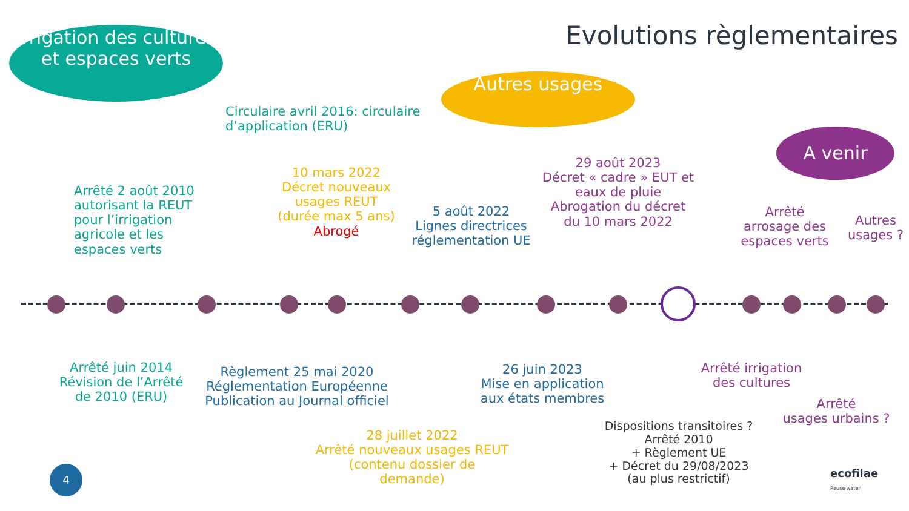Evolutions règlementaires
Irrigation des cultures et espaces verts
Autres usages
A venir
Circulaire avril 2016: circulaire
d’application (ERU)
Arrêté 2 août 2010
autorisant la REUT
pour l’irrigation
agricole et les
espaces verts
10 mars 2022
Décret nouveaux
usages REUT
(durée max 5 ans)
Abrogé
5 août 2022
Lignes directrices
réglementation UE
29 août 2023
Décret « cadre » EUT et
eaux de pluie
Abrogation du décret
du 10 mars 2022
Arrêté
arrosage des
espaces verts
Autres
usages ?
Arrêté juin 2014
Révision de l’Arrêté
de 2010 (ERU)
Règlement 25 mai 2020
Réglementation Européenne
Publication au Journal officiel
28 juillet 2022
Arrêté nouveaux usages REUT
(contenu dossier de
demande)
26 juin 2023
Mise en application
aux états membres
Dispositions transitoires ?
Arrêté 2010
+ Règlement UE
+ Décret du 29/08/2023
(au plus restrictif)
Arrêté irrigation
des cultures
Arrêté
usages urbains ?
4
ecofilae
Reuse water